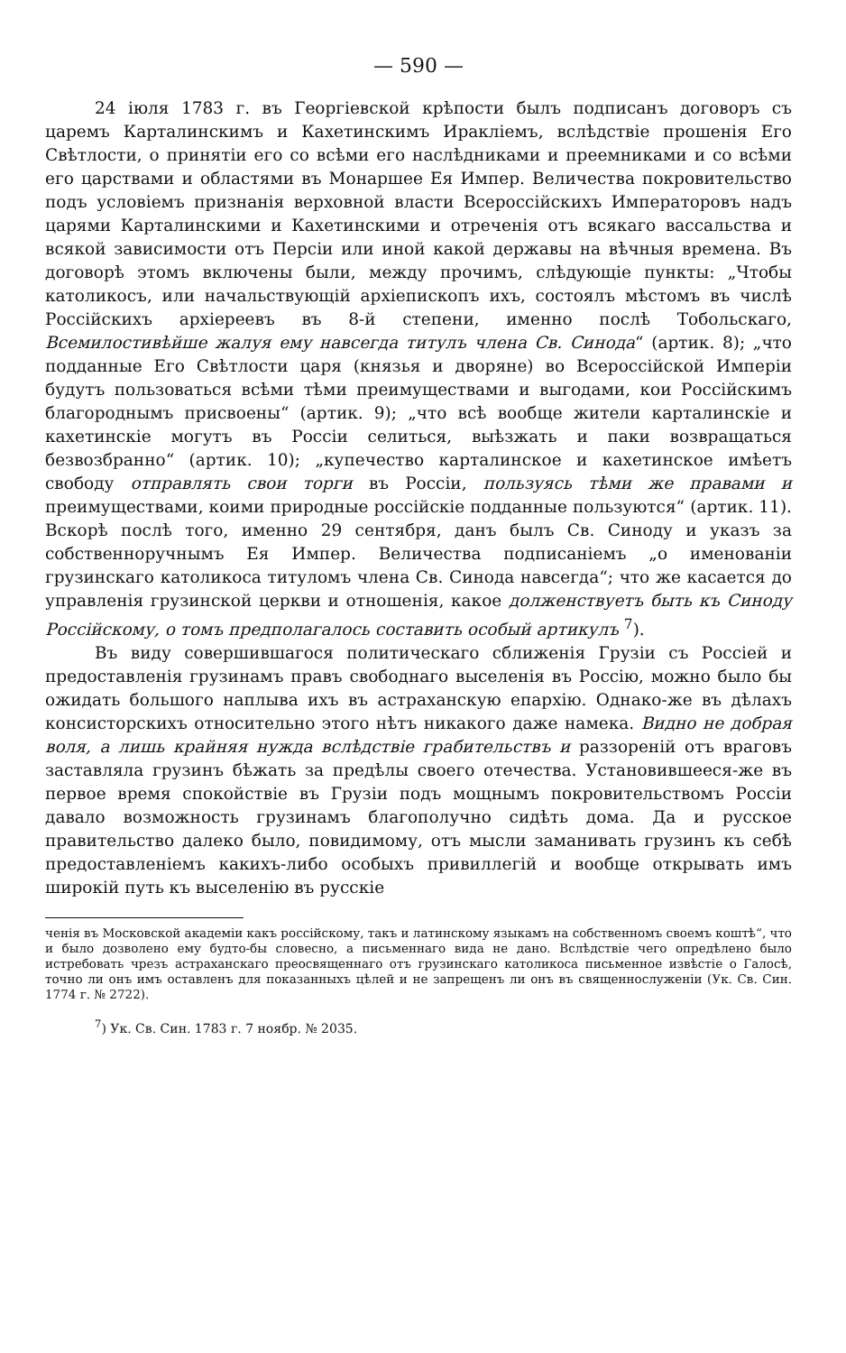— 590 —
24 іюля 1783 г. въ Георгіевской крѣпости былъ подписанъ договоръ съ царемъ Карталинскимъ и Кахетинскимъ Иракліемъ, вслѣдствіе прошенія Его Свѣтлости, о принятіи его со всѣми его наслѣдниками и преемниками и со всѣми его царствами и областями въ Монаршее Ея Импер. Величества покровительство подъ условіемъ признанія верховной власти Всероссійскихъ Императоровъ надъ царями Карталинскими и Кахетинскими и отреченія отъ всякаго вассальства и всякой зависимости отъ Персіи или иной какой державы на вѣчныя времена. Въ договорѣ этомъ включены были, между прочимъ, слѣдующіе пункты: „Чтобы католикосъ, или начальствующій архіепископъ ихъ, состоялъ мѣстомъ въ числѣ Россійскихъ архіереевъ въ 8-й степени, именно послѣ Тобольскаго, Всемилостивѣйше жалуя ему навсегда титулъ члена Св. Синода“ (артик. 8); „что подданные Его Свѣтлости царя (князья и дворяне) во Всероссійской Имперіи будутъ пользоваться всѣми тѣми преимуществами и выгодами, кои Россійскимъ благороднымъ присвоены“ (артик. 9); „что всѣ вообще жители карталинскіе и кахетинскіе могутъ въ Россіи селиться, выѣзжать и паки возвращаться безвозбранно“ (артик. 10); „купечество карталинское и кахетинское имѣетъ свободу отправлять свои торги въ Россіи, пользуясь тѣми же правами и преимуществами, коими природные россійскіе подданные пользуются“ (артик. 11). Вскорѣ послѣ того, именно 29 сентября, данъ былъ Св. Синоду и указъ за собственноручнымъ Ея Импер. Величества подписаніемъ „о именованіи грузинскаго католикоса титуломъ члена Св. Синода навсегда“; что же касается до управленія грузинской церкви и отношенія, какое долженствуетъ быть къ Синоду Россійскому, о томъ предполагалось составить особый артикулъ <sup>7</sup>).
Въ виду совершившагося политическаго сближенія Грузіи съ Россіей и предоставленія грузинамъ правъ свободнаго выселенія въ Россію, можно было бы ожидать большого наплыва ихъ въ астраханскую епархію. Однако-же въ дѣлахъ консисторскихъ относительно этого нѣтъ никакого даже намека. Видно не добрая воля, а лишь крайняя нужда вслѣдствіе грабительствъ и раззореній отъ враговъ заставляла грузинъ бѣжать за предѣлы своего отечества. Установившееся-же въ первое время спокойствіе въ Грузіи подъ мощнымъ покровительствомъ Россіи давало возможность грузинамъ благополучно сидѣть дома. Да и русское правительство далеко было, повидимому, отъ мысли заманивать грузинъ къ себѣ предоставленіемъ какихъ-либо особыхъ привиллегій и вообще открывать имъ широкій путь къ выселенію въ русскіе
ченія въ Московской академіи какъ россійскому, такъ и латинскому языкамъ на собственномъ своемъ коштѣ“, что и было дозволено ему будто-бы словесно, а письменнаго вида не дано. Вслѣдствіе чего опредѣлено было истребовать чрезъ астраханскаго преосвященнаго отъ грузинскаго католикоса письменное извѣстіе о Галосѣ, точно ли онъ имъ оставленъ для показанныхъ цѣлей и не запрещенъ ли онъ въ священнослуженіи (Ук. Св. Син. 1774 г. № 2722).
<sup>7</sup>) Ук. Св. Син. 1783 г. 7 ноябр. № 2035.